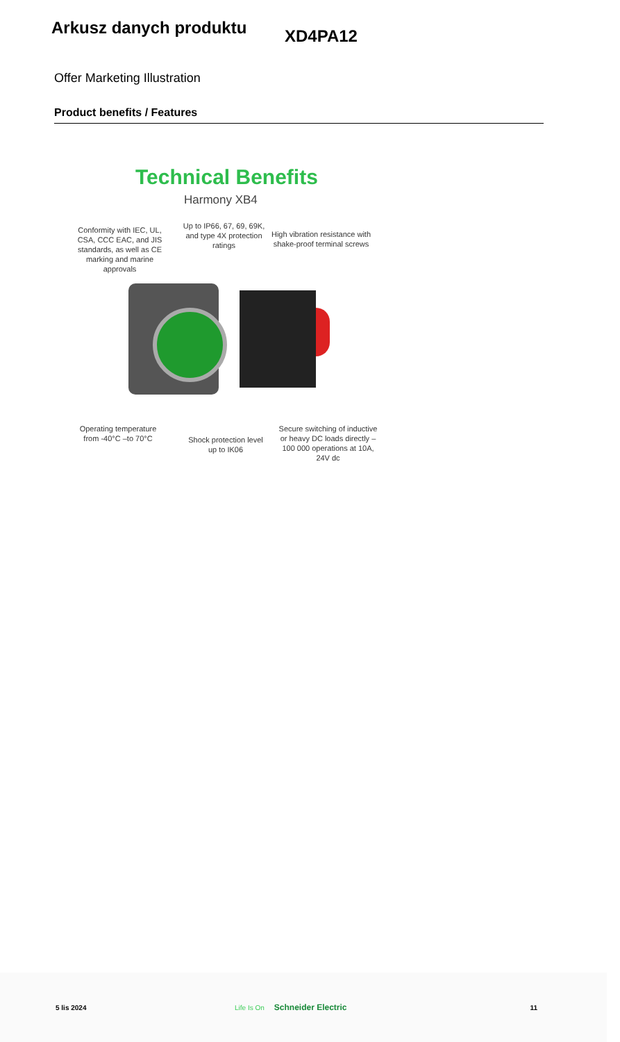Arkusz danych produktu
XD4PA12
Offer Marketing Illustration
Product benefits / Features
Technical Benefits
Harmony XB4
Conformity with IEC, UL, CSA, CCC EAC, and JIS standards, as well as CE marking and marine approvals
Up to IP66, 67, 69, 69K, and type 4X protection ratings
High vibration resistance with shake-proof terminal screws
Operating temperature from -40°C –to 70°C
Shock protection level up to IK06
Secure switching of inductive or heavy DC loads directly – 100 000 operations at 10A, 24V dc
5 lis 2024 Life Is On Schneider Electric 11